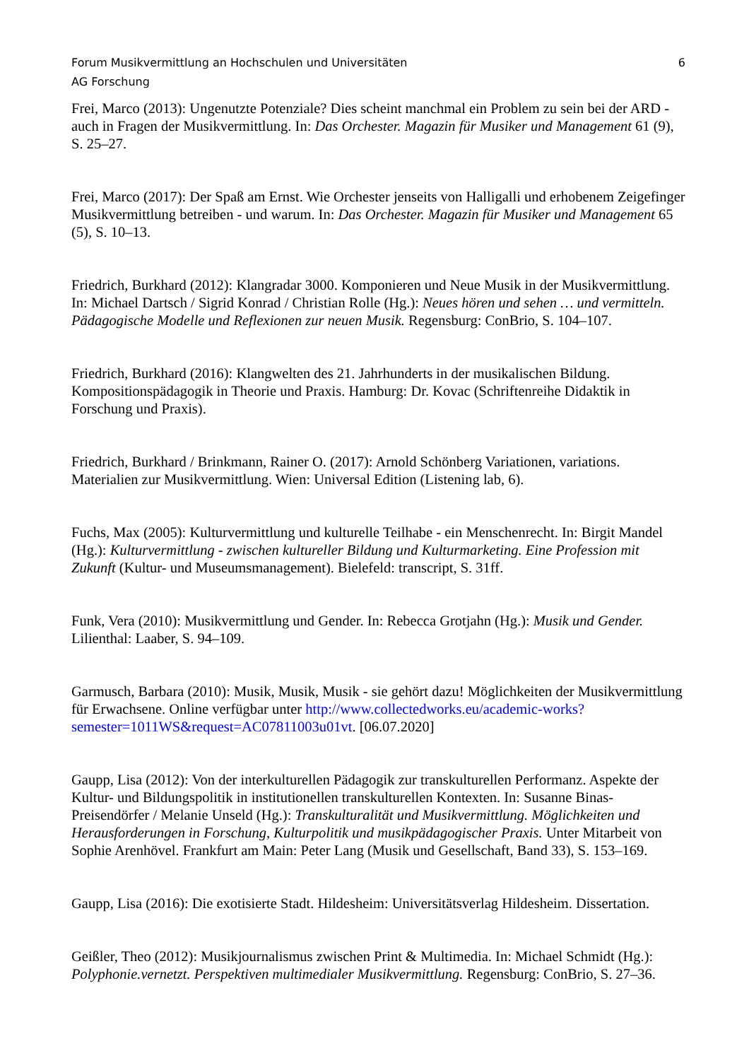Forum Musikvermittlung an Hochschulen und Universitäten
AG Forschung
6
Frei, Marco (2013): Ungenutzte Potenziale? Dies scheint manchmal ein Problem zu sein bei der ARD - auch in Fragen der Musikvermittlung. In: Das Orchester. Magazin für Musiker und Management 61 (9), S. 25–27.
Frei, Marco (2017): Der Spaß am Ernst. Wie Orchester jenseits von Halligalli und erhobenem Zeigefinger Musikvermittlung betreiben - und warum. In: Das Orchester. Magazin für Musiker und Management 65 (5), S. 10–13.
Friedrich, Burkhard (2012): Klangradar 3000. Komponieren und Neue Musik in der Musikvermittlung. In: Michael Dartsch / Sigrid Konrad / Christian Rolle (Hg.): Neues hören und sehen … und vermitteln. Pädagogische Modelle und Reflexionen zur neuen Musik. Regensburg: ConBrio, S. 104–107.
Friedrich, Burkhard (2016): Klangwelten des 21. Jahrhunderts in der musikalischen Bildung. Kompositionspädagogik in Theorie und Praxis. Hamburg: Dr. Kovac (Schriftenreihe Didaktik in Forschung und Praxis).
Friedrich, Burkhard / Brinkmann, Rainer O. (2017): Arnold Schönberg Variationen, variations. Materialien zur Musikvermittlung. Wien: Universal Edition (Listening lab, 6).
Fuchs, Max (2005): Kulturvermittlung und kulturelle Teilhabe - ein Menschenrecht. In: Birgit Mandel (Hg.): Kulturvermittlung - zwischen kultureller Bildung und Kulturmarketing. Eine Profession mit Zukunft (Kultur- und Museumsmanagement). Bielefeld: transcript, S. 31ff.
Funk, Vera (2010): Musikvermittlung und Gender. In: Rebecca Grotjahn (Hg.): Musik und Gender. Lilienthal: Laaber, S. 94–109.
Garmusch, Barbara (2010): Musik, Musik, Musik - sie gehört dazu! Möglichkeiten der Musikvermittlung für Erwachsene. Online verfügbar unter http://www.collectedworks.eu/academic-works?semester=1011WS&request=AC07811003u01vt. [06.07.2020]
Gaupp, Lisa (2012): Von der interkulturellen Pädagogik zur transkulturellen Performanz. Aspekte der Kultur- und Bildungspolitik in institutionellen transkulturellen Kontexten. In: Susanne Binas-Preisendörfer / Melanie Unseld (Hg.): Transkulturalität und Musikvermittlung. Möglichkeiten und Herausforderungen in Forschung, Kulturpolitik und musikpädagogischer Praxis. Unter Mitarbeit von Sophie Arenhövel. Frankfurt am Main: Peter Lang (Musik und Gesellschaft, Band 33), S. 153–169.
Gaupp, Lisa (2016): Die exotisierte Stadt. Hildesheim: Universitätsverlag Hildesheim. Dissertation.
Geißler, Theo (2012): Musikjournalismus zwischen Print & Multimedia. In: Michael Schmidt (Hg.): Polyphonie.vernetzt. Perspektiven multimedialer Musikvermittlung. Regensburg: ConBrio, S. 27–36.